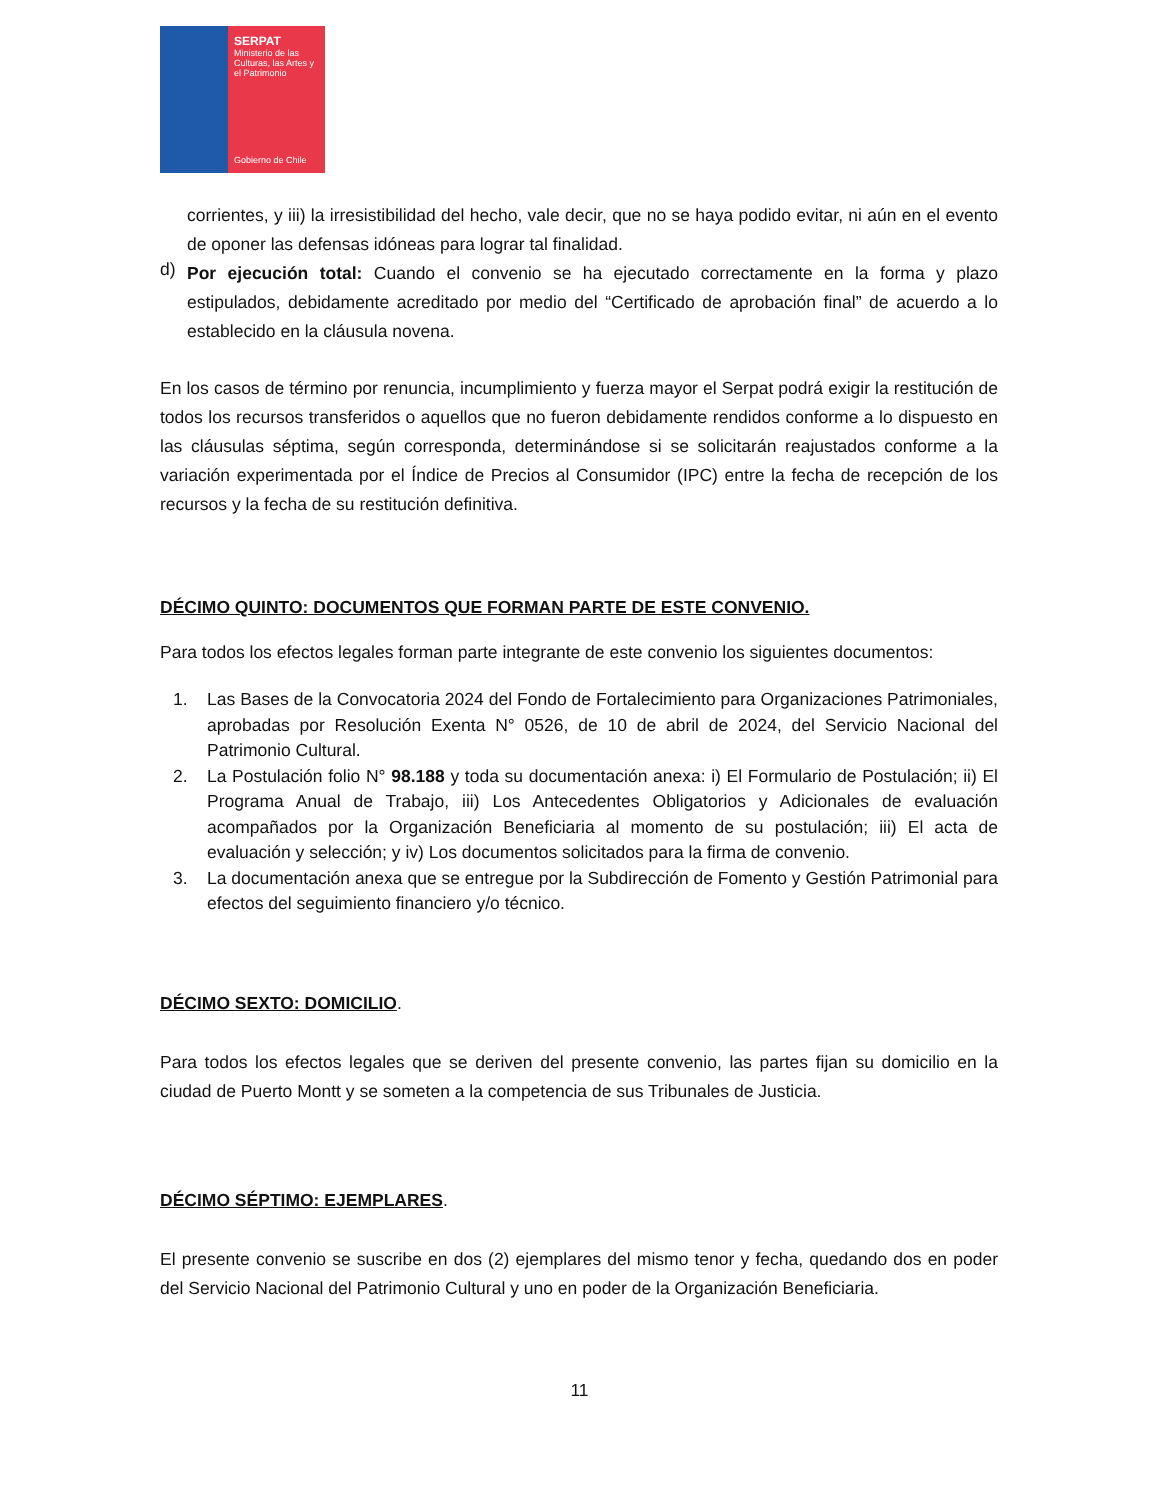SERPAT
Ministerio de las Culturas, las Artes y el Patrimonio
Gobierno de Chile
corrientes, y iii) la irresistibilidad del hecho, vale decir, que no se haya podido evitar, ni aún en el evento de oponer las defensas idóneas para lograr tal finalidad.
d)
Por ejecución total: Cuando el convenio se ha ejecutado correctamente en la forma y plazo estipulados, debidamente acreditado por medio del “Certificado de aprobación final” de acuerdo a lo establecido en la cláusula novena.
En los casos de término por renuncia, incumplimiento y fuerza mayor el Serpat podrá exigir la restitución de todos los recursos transferidos o aquellos que no fueron debidamente rendidos conforme a lo dispuesto en las cláusulas séptima, según corresponda, determinándose si se solicitarán reajustados conforme a la variación experimentada por el Índice de Precios al Consumidor (IPC) entre la fecha de recepción de los recursos y la fecha de su restitución definitiva.
DÉCIMO QUINTO: DOCUMENTOS QUE FORMAN PARTE DE ESTE CONVENIO.
Para todos los efectos legales forman parte integrante de este convenio los siguientes documentos:
1. Las Bases de la Convocatoria 2024 del Fondo de Fortalecimiento para Organizaciones Patrimoniales, aprobadas por Resolución Exenta N° 0526, de 10 de abril de 2024, del Servicio Nacional del Patrimonio Cultural.
2. La Postulación folio N° 98.188 y toda su documentación anexa: i) El Formulario de Postulación; ii) El Programa Anual de Trabajo, iii) Los Antecedentes Obligatorios y Adicionales de evaluación acompañados por la Organización Beneficiaria al momento de su postulación; iii) El acta de evaluación y selección; y iv) Los documentos solicitados para la firma de convenio.
3. La documentación anexa que se entregue por la Subdirección de Fomento y Gestión Patrimonial para efectos del seguimiento financiero y/o técnico.
DÉCIMO SEXTO: DOMICILIO.
Para todos los efectos legales que se deriven del presente convenio, las partes fijan su domicilio en la ciudad de Puerto Montt y se someten a la competencia de sus Tribunales de Justicia.
DÉCIMO SÉPTIMO: EJEMPLARES.
El presente convenio se suscribe en dos (2) ejemplares del mismo tenor y fecha, quedando dos en poder del Servicio Nacional del Patrimonio Cultural y uno en poder de la Organización Beneficiaria.
11